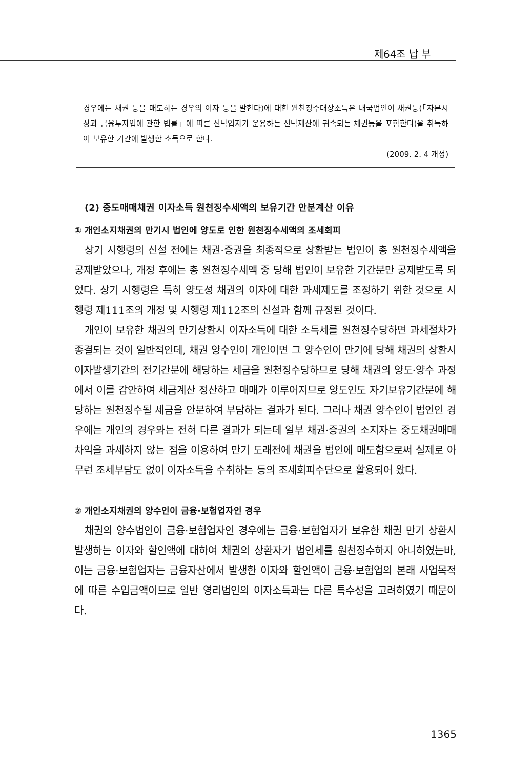제64조 납 부
경우에는 채권 등을 매도하는 경우의 이자 등을 말한다)에 대한 원천징수대상소득은 내국법인이 채권등(「자본시장과 금융투자업에 관한 법률」에 따른 신탁업자가 운용하는 신탁재산에 귀속되는 채권등을 포함한다)을 취득하여 보유한 기간에 발생한 소득으로 한다.
(2009. 2. 4 개정)
(2) 중도매매채권 이자소득 원천징수세액의 보유기간 안분계산 이유
① 개인소지채권의 만기시 법인에 양도로 인한 원천징수세액의 조세회피
상기 시행령의 신설 전에는 채권·증권을 최종적으로 상환받는 법인이 총 원천징수세액을 공제받았으나, 개정 후에는 총 원천징수세액 중 당해 법인이 보유한 기간분만 공제받도록 되었다. 상기 시행령은 특히 양도성 채권의 이자에 대한 과세제도를 조정하기 위한 것으로 시행령 제111조의 개정 및 시행령 제112조의 신설과 함께 규정된 것이다.
개인이 보유한 채권의 만기상환시 이자소득에 대한 소득세를 원천징수당하면 과세절차가 종결되는 것이 일반적인데, 채권 양수인이 개인이면 그 양수인이 만기에 당해 채권의 상환시 이자발생기간의 전기간분에 해당하는 세금을 원천징수당하므로 당해 채권의 양도·양수 과정에서 이를 감안하여 세금계산 정산하고 매매가 이루어지므로 양도인도 자기보유기간분에 해당하는 원천징수될 세금을 안분하여 부담하는 결과가 된다. 그러나 채권 양수인이 법인인 경우에는 개인의 경우와는 전혀 다른 결과가 되는데 일부 채권·증권의 소지자는 중도채권매매차익을 과세하지 않는 점을 이용하여 만기 도래전에 채권을 법인에 매도함으로써 실제로 아무런 조세부담도 없이 이자소득을 수취하는 등의 조세회피수단으로 활용되어 왔다.
② 개인소지채권의 양수인이 금융·보험업자인 경우
채권의 양수법인이 금융·보험업자인 경우에는 금융·보험업자가 보유한 채권 만기 상환시 발생하는 이자와 할인액에 대하여 채권의 상환자가 법인세를 원천징수하지 아니하였는바, 이는 금융·보험업자는 금융자산에서 발생한 이자와 할인액이 금융·보험업의 본래 사업목적에 따른 수입금액이므로 일반 영리법인의 이자소득과는 다른 특수성을 고려하였기 때문이다.
1365